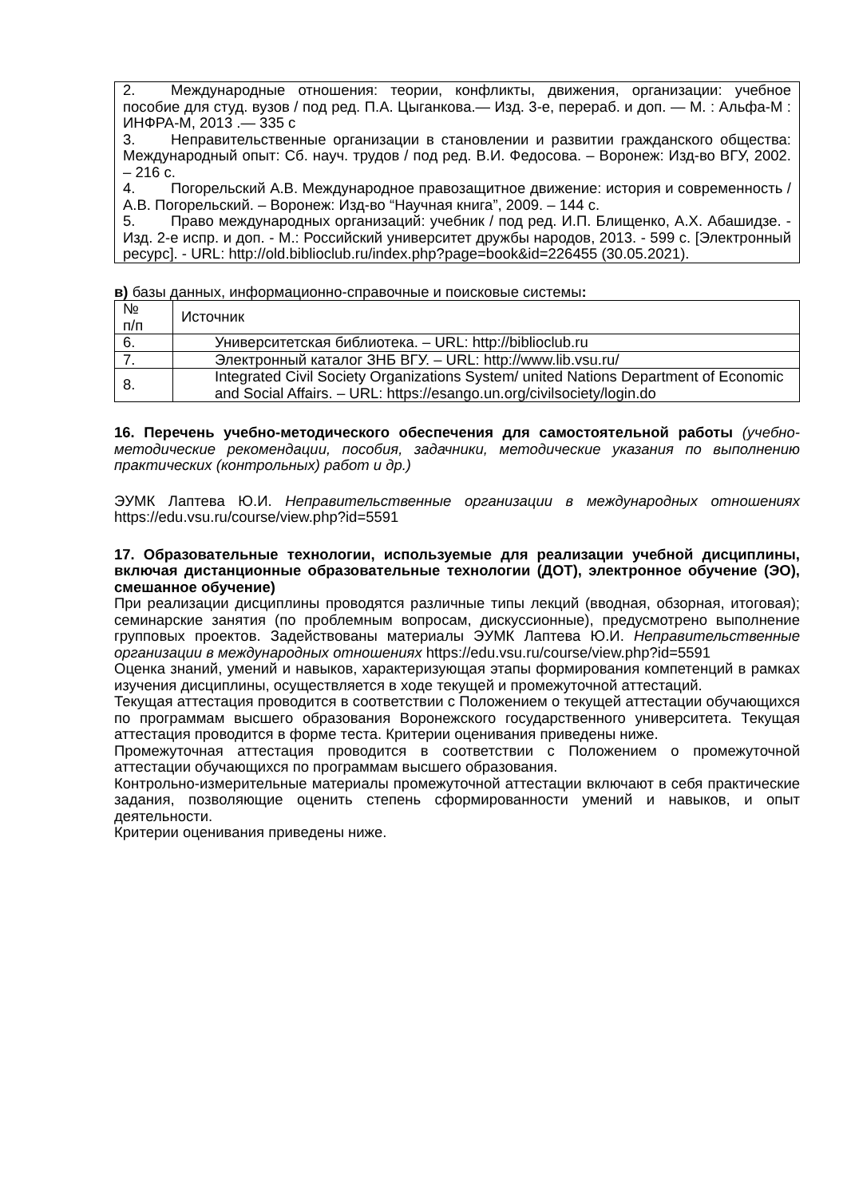2. Международные отношения: теории, конфликты, движения, организации: учебное пособие для студ. вузов / под ред. П.А. Цыганкова.— Изд. 3-е, перераб. и доп. — М. : Альфа-М : ИНФРА-М, 2013 .— 335 с
3. Неправительственные организации в становлении и развитии гражданского общества: Международный опыт: Сб. науч. трудов / под ред. В.И. Федосова. – Воронеж: Изд-во ВГУ, 2002. – 216 с.
4. Погорельский А.В. Международное правозащитное движение: история и современность / А.В. Погорельский. – Воронеж: Изд-во “Научная книга”, 2009. – 144 с.
5. Право международных организаций: учебник / под ред. И.П. Блищенко, А.Х. Абашидзе. - Изд. 2-е испр. и доп. - М.: Российский университет дружбы народов, 2013. - 599 с. [Электронный ресурс]. - URL: http://old.biblioclub.ru/index.php?page=book&id=226455 (30.05.2021).
в) базы данных, информационно-справочные и поисковые системы:
| № п/п | Источник |
| 6. | Университетская библиотека. – URL: http://biblioclub.ru |
| 7. | Электронный каталог ЗНБ ВГУ. – URL: http://www.lib.vsu.ru/ |
| 8. | Integrated Civil Society Organizations System/ united Nations Department of Economic and Social Affairs. – URL: https://esango.un.org/civilsociety/login.do |
16. Перечень учебно-методического обеспечения для самостоятельной работы (учебно-методические рекомендации, пособия, задачники, методические указания по выполнению практических (контрольных) работ и др.)
ЭУМК Лаптева Ю.И. Неправительственные организации в международных отношениях https://edu.vsu.ru/course/view.php?id=5591
17. Образовательные технологии, используемые для реализации учебной дисциплины, включая дистанционные образовательные технологии (ДОТ), электронное обучение (ЭО), смешанное обучение)
При реализации дисциплины проводятся различные типы лекций (вводная, обзорная, итоговая); семинарские занятия (по проблемным вопросам, дискуссионные), предусмотрено выполнение групповых проектов. Задействованы материалы ЭУМК Лаптева Ю.И. Неправительственные организации в международных отношениях https://edu.vsu.ru/course/view.php?id=5591
Оценка знаний, умений и навыков, характеризующая этапы формирования компетенций в рамках изучения дисциплины, осуществляется в ходе текущей и промежуточной аттестаций.
Текущая аттестация проводится в соответствии с Положением о текущей аттестации обучающихся по программам высшего образования Воронежского государственного университета. Текущая аттестация проводится в форме теста. Критерии оценивания приведены ниже.
Промежуточная аттестация проводится в соответствии с Положением о промежуточной аттестации обучающихся по программам высшего образования.
Контрольно-измерительные материалы промежуточной аттестации включают в себя практические задания, позволяющие оценить степень сформированности умений и навыков, и опыт деятельности.
Критерии оценивания приведены ниже.